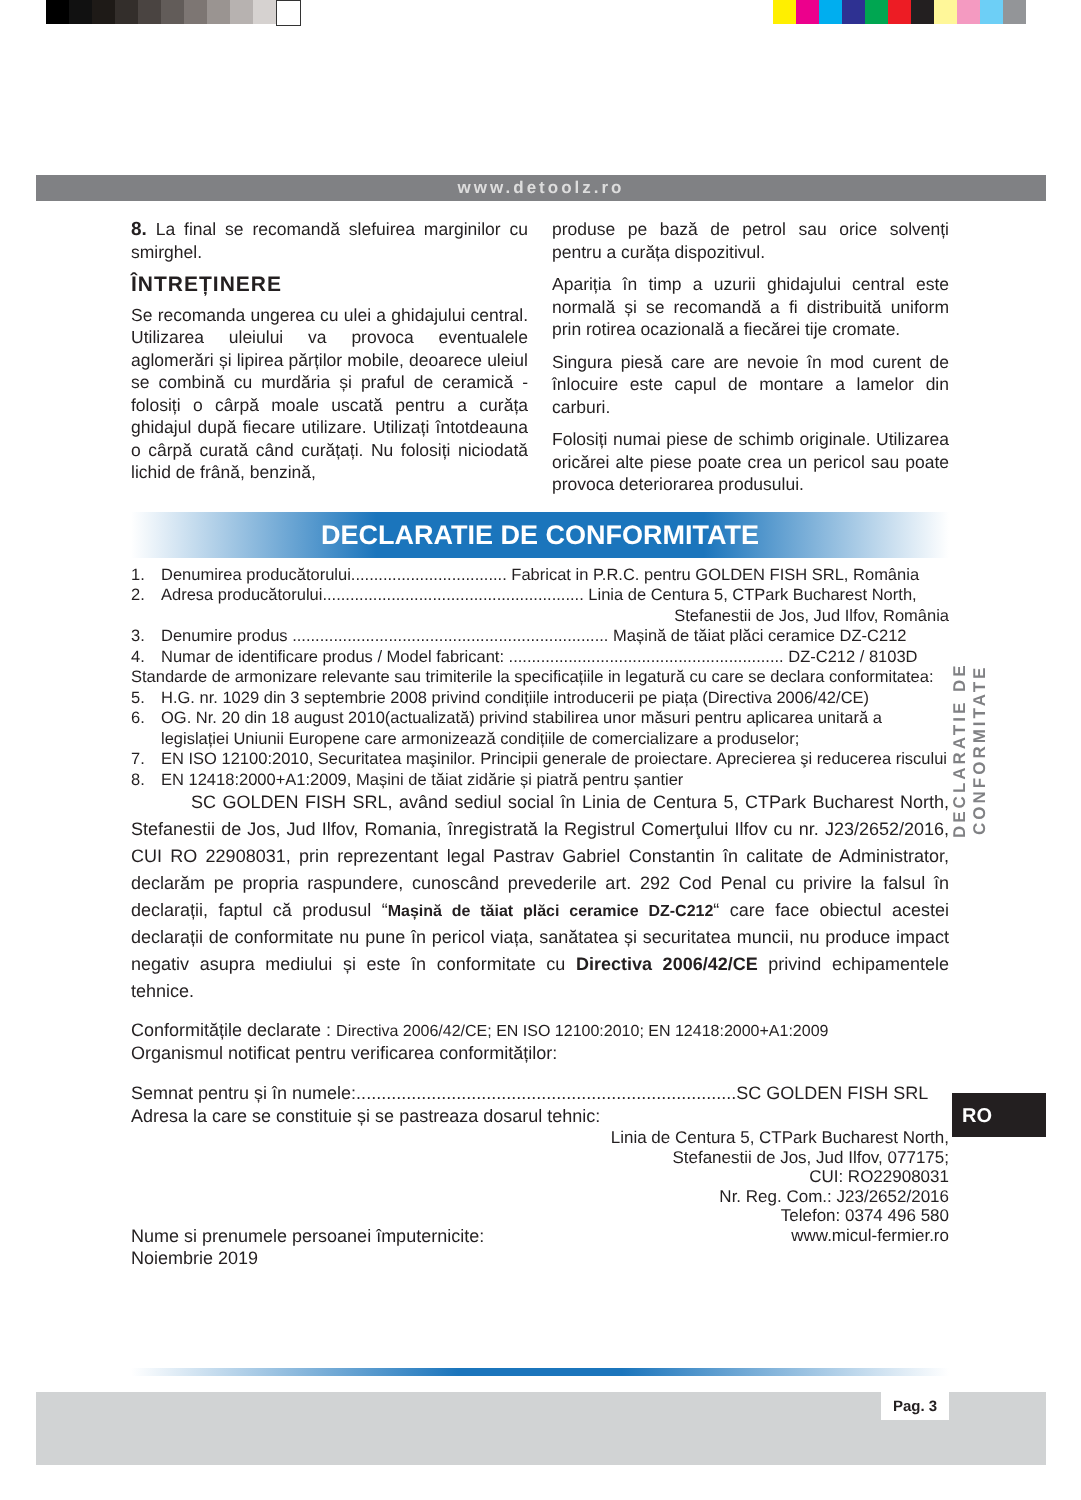www.detoolz.ro
8. La final se recomandă slefuirea marginilor cu smirghel.
ÎNTREȚINERE
Se recomanda ungerea cu ulei a ghidajului central. Utilizarea uleiului va provoca eventualele aglomerări și lipirea părților mobile, deoarece uleiul se combină cu murdăria și praful de ceramică - folosiți o cârpă moale uscată pentru a curăța ghidajul după fiecare utilizare. Utilizați întotdeauna o cârpă curată când curățați. Nu folosiți niciodată lichid de frână, benzină,
produse pe bază de petrol sau orice solvenți pentru a curăța dispozitivul.
Apariția în timp a uzurii ghidajului central este normală și se recomandă a fi distribuită uniform prin rotirea ocazională a fiecărei tije cromate.
Singura piesă care are nevoie în mod curent de înlocuire este capul de montare a lamelor din carburi.
Folosiți numai piese de schimb originale. Utilizarea oricărei alte piese poate crea un pericol sau poate provoca deteriorarea produsului.
DECLARATIE DE CONFORMITATE
1. Denumirea producătorului.................................. Fabricat in P.R.C. pentru GOLDEN FISH SRL, România
2. Adresa producătorului......................................................... Linia de Centura 5, CTPark Bucharest North,
Stefanestii de Jos, Jud Ilfov, România
3. Denumire produs ..................................................................... Mașină de tăiat plăci ceramice DZ-C212
4. Numar de identificare produs / Model fabricant: ............................................................ DZ-C212 / 8103D
Standarde de armonizare relevante sau trimiterile la specificațiile in legatură cu care se declara conformitatea:
5. H.G. nr. 1029 din 3 septembrie 2008 privind condițiile introducerii pe piața (Directiva 2006/42/CE)
6. OG. Nr. 20 din 18 august 2010(actualizată) privind stabilirea unor măsuri pentru aplicarea unitară a legislației Uniunii Europene care armonizează condițiile de comercializare a produselor;
7. EN ISO 12100:2010, Securitatea maşinilor. Principii generale de proiectare. Aprecierea şi reducerea riscului
8. EN 12418:2000+A1:2009, Mașini de tăiat zidărie și piatră pentru șantier
SC GOLDEN FISH SRL, având sediul social în Linia de Centura 5, CTPark Bucharest North, Stefanestii de Jos, Jud Ilfov, Romania, înregistrată la Registrul Comerţului Ilfov cu nr. J23/2652/2016, CUI RO 22908031, prin reprezentant legal Pastrav Gabriel Constantin în calitate de Administrator, declarăm pe propria raspundere, cunoscând prevederile art. 292 Cod Penal cu privire la falsul în declarații, faptul că produsul “Mașină de tăiat plăci ceramice DZ-C212“ care face obiectul acestei declarații de conformitate nu pune în pericol viața, sanătatea și securitatea muncii, nu produce impact negativ asupra mediului și este în conformitate cu Directiva 2006/42/CE privind echipamentele tehnice.
Conformitățile declarate : Directiva 2006/42/CE; EN ISO 12100:2010; EN 12418:2000+A1:2009
Organismul notificat pentru verificarea conformităților:
Semnat pentru și în numele:............................................................................SC GOLDEN FISH SRL
Adresa la care se constituie și se pastreaza dosarul tehnic:
Linia de Centura 5, CTPark Bucharest North,
Stefanestii de Jos, Jud Ilfov, 077175;
CUI: RO22908031
Nr. Reg. Com.: J23/2652/2016
Telefon: 0374 496 580
www.micul-fermier.ro
Nume si prenumele persoanei împuternicite:
Noiembrie 2019
DECLARATIE DE CONFORMITATE
RO
Pag. 3